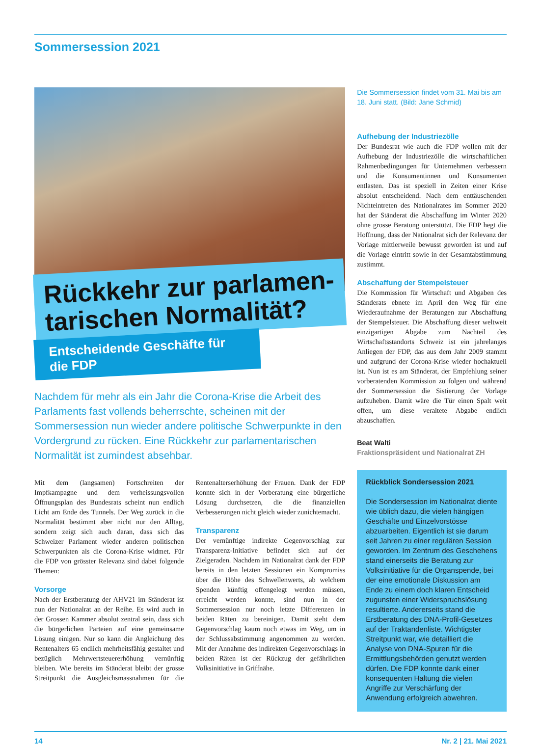Sommersession 2021
Rückkehr zur parlamen-
tarischen Normalität?
Entscheidende Geschäfte für die FDP
Nachdem für mehr als ein Jahr die Corona-Krise die Arbeit des Parlaments fast vollends beherrschte, scheinen mit der Sommersession nun wieder andere politische Schwerpunkte in den Vordergrund zu rücken. Eine Rückkehr zur parlamentarischen Normalität ist zumindest absehbar.
Mit dem (langsamen) Fortschreiten der Impfkampagne und dem verheissungsvollen Öffnungsplan des Bundesrats scheint nun endlich Licht am Ende des Tunnels. Der Weg zurück in die Normalität bestimmt aber nicht nur den Alltag, sondern zeigt sich auch daran, dass sich das Schweizer Parlament wieder anderen politischen Schwerpunkten als die Corona-Krise widmet. Für die FDP von grösster Relevanz sind dabei folgende Themen:
Vorsorge
Nach der Erstberatung der AHV21 im Ständerat ist nun der Nationalrat an der Reihe. Es wird auch in der Grossen Kammer absolut zentral sein, dass sich die bürgerlichen Parteien auf eine gemeinsame Lösung einigen. Nur so kann die Angleichung des Rentenalters 65 endlich mehrheitsfähig gestaltet und bezüglich Mehrwertsteuererhöhung vernünftig bleiben. Wie bereits im Ständerat bleibt der grosse Streitpunkt die Ausgleichsmassnahmen für die Rentenalterserhöhung der Frauen. Dank der FDP konnte sich in der Vorberatung eine bürgerliche Lösung durchsetzen, die die finanziellen Verbesserungen nicht gleich wieder zunichtemacht.
Transparenz
Der vernünftige indirekte Gegenvorschlag zur Transparenz-Initiative befindet sich auf der Zielgeraden. Nachdem im Nationalrat dank der FDP bereits in den letzten Sessionen ein Kompromiss über die Höhe des Schwellenwerts, ab welchem Spenden künftig offengelegt werden müssen, erreicht werden konnte, sind nun in der Sommersession nur noch letzte Differenzen in beiden Räten zu bereinigen. Damit steht dem Gegenvorschlag kaum noch etwas im Weg, um in der Schlussabstimmung angenommen zu werden. Mit der Annahme des indirekten Gegenvorschlags in beiden Räten ist der Rückzug der gefährlichen Volksinitiative in Griffnähe.
Die Sommersession findet vom 31. Mai bis am 18. Juni statt. (Bild: Jane Schmid)
Aufhebung der Industriezölle
Der Bundesrat wie auch die FDP wollen mit der Aufhebung der Industriezölle die wirtschaftlichen Rahmenbedingungen für Unternehmen verbessern und die Konsumentinnen und Konsumenten entlasten. Das ist speziell in Zeiten einer Krise absolut entscheidend. Nach dem enttäuschenden Nichteintreten des Nationalrates im Sommer 2020 hat der Ständerat die Abschaffung im Winter 2020 ohne grosse Beratung unterstützt. Die FDP hegt die Hoffnung, dass der Nationalrat sich der Relevanz der Vorlage mittlerweile bewusst geworden ist und auf die Vorlage eintritt sowie in der Gesamtabstimmung zustimmt.
Abschaffung der Stempelsteuer
Die Kommission für Wirtschaft und Abgaben des Ständerats ebnete im April den Weg für eine Wiederaufnahme der Beratungen zur Abschaffung der Stempelsteuer. Die Abschaffung dieser weltweit einzigartigen Abgabe zum Nachteil des Wirtschaftsstandorts Schweiz ist ein jahrelanges Anliegen der FDP, das aus dem Jahr 2009 stammt und aufgrund der Corona-Krise wieder hochaktuell ist. Nun ist es am Ständerat, der Empfehlung seiner vorberatenden Kommission zu folgen und während der Sommersession die Sistierung der Vorlage aufzuheben. Damit wäre die Tür einen Spalt weit offen, um diese veraltete Abgabe endlich abzuschaffen.
Beat Walti
Fraktionspräsident und Nationalrat ZH
Rückblick Sondersession 2021
Die Sondersession im Nationalrat diente wie üblich dazu, die vielen hängigen Geschäfte und Einzelvorstösse abzuarbeiten. Eigentlich ist sie darum seit Jahren zu einer regulären Session geworden. Im Zentrum des Geschehens stand einerseits die Beratung zur Volksinitiative für die Organspende, bei der eine emotionale Diskussion am Ende zu einem doch klaren Entscheid zugunsten einer Widerspruchslösung resultierte. Andererseits stand die Erstberatung des DNA-Profil-Gesetzes auf der Traktandenliste. Wichtigster Streitpunkt war, wie detailliert die Analyse von DNA-Spuren für die Ermittlungsbehörden genutzt werden dürfen. Die FDP konnte dank einer konsequenten Haltung die vielen Angriffe zur Verschärfung der Anwendung erfolgreich abwehren.
14 Nr. 2 | 21. Mai 2021